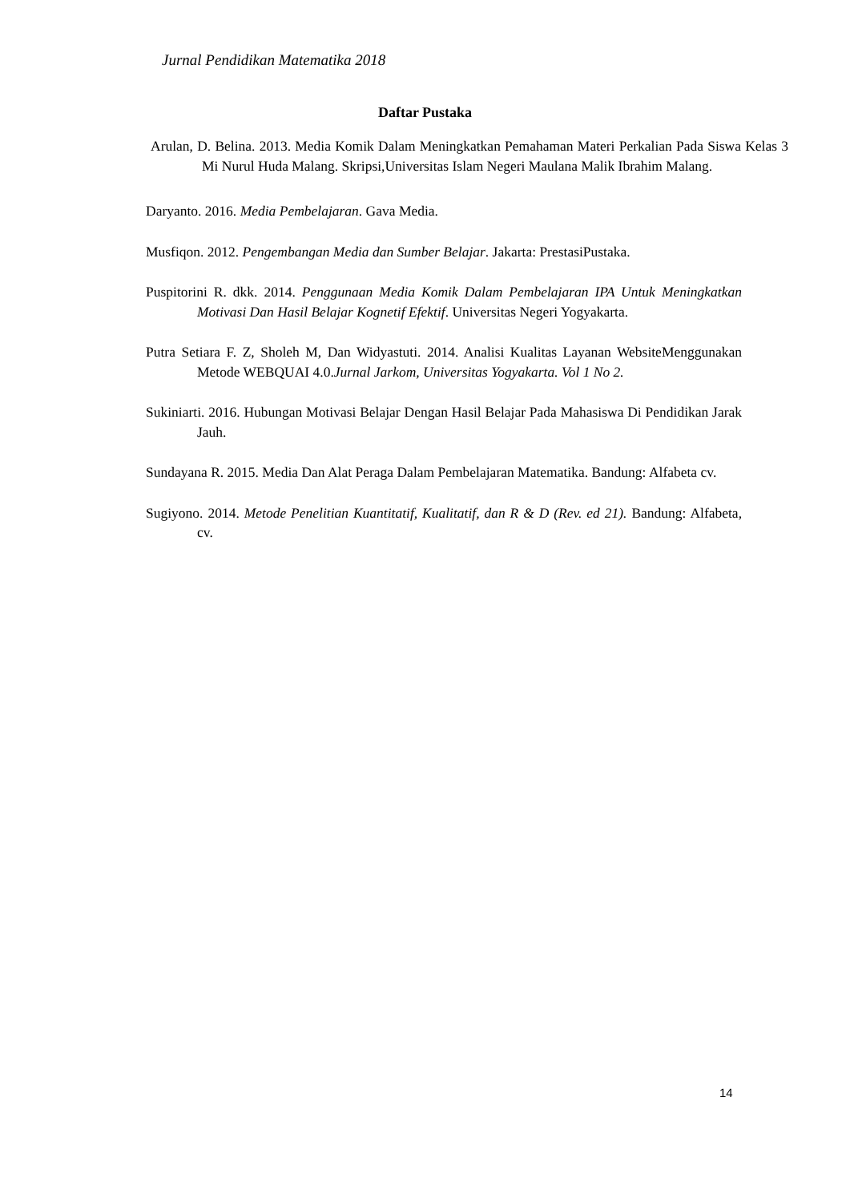Jurnal Pendidikan Matematika 2018
Daftar Pustaka
Arulan, D. Belina. 2013. Media Komik Dalam Meningkatkan Pemahaman Materi Perkalian Pada Siswa Kelas 3 Mi Nurul Huda Malang. Skripsi,Universitas Islam Negeri Maulana Malik Ibrahim Malang.
Daryanto. 2016. Media Pembelajaran. Gava Media.
Musfiqon. 2012. Pengembangan Media dan Sumber Belajar. Jakarta: PrestasiPustaka.
Puspitorini R. dkk. 2014. Penggunaan Media Komik Dalam Pembelajaran IPA Untuk Meningkatkan Motivasi Dan Hasil Belajar Kognetif Efektif. Universitas Negeri Yogyakarta.
Putra Setiara F. Z, Sholeh M, Dan Widyastuti. 2014. Analisi Kualitas Layanan WebsiteMenggunakan Metode WEBQUAI 4.0.Jurnal Jarkom, Universitas Yogyakarta. Vol 1 No 2.
Sukiniarti. 2016. Hubungan Motivasi Belajar Dengan Hasil Belajar Pada Mahasiswa Di Pendidikan Jarak Jauh.
Sundayana R. 2015. Media Dan Alat Peraga Dalam Pembelajaran Matematika. Bandung: Alfabeta cv.
Sugiyono. 2014. Metode Penelitian Kuantitatif, Kualitatif, dan R & D (Rev. ed 21). Bandung: Alfabeta, cv.
14